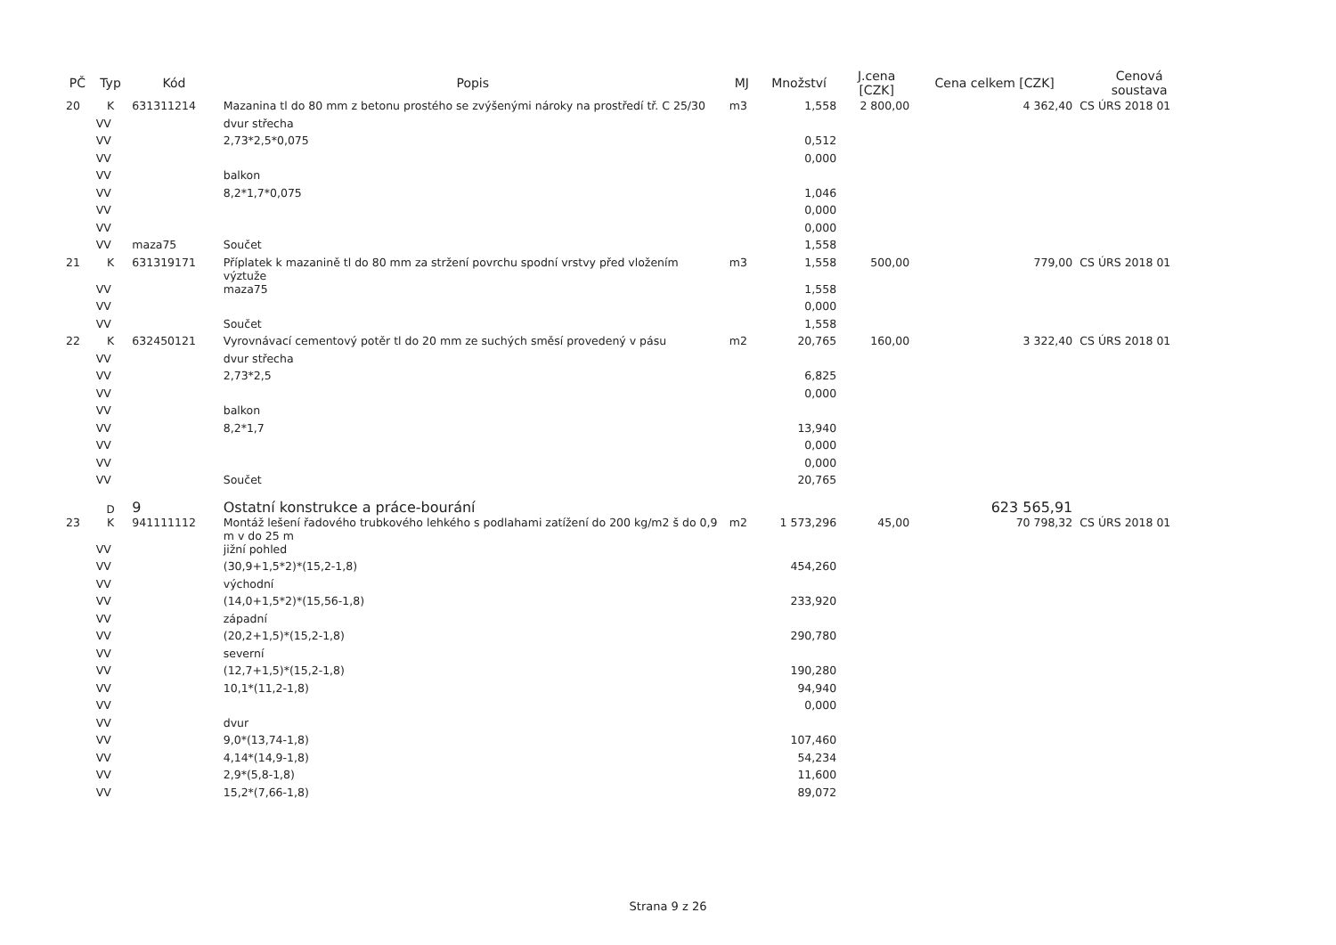| PČ | Typ | Kód | Popis | MJ | Množství | J.cena [CZK] | Cena celkem [CZK] | Cenová soustava |
| --- | --- | --- | --- | --- | --- | --- | --- | --- |
| 20 | K | 631311214 | Mazanina tl do 80 mm z betonu prostého se zvýšenými nároky na prostředí tř. C 25/30 | m3 | 1,558 | 2 800,00 | 4 362,40 | CS ÚRS 2018 01 |
| | VV | | dvur střecha | | | | | |
| | VV | | 2,73*2,5*0,075 | | 0,512 | | | |
| | VV | | | | 0,000 | | | |
| | VV | | balkon | | | | | |
| | VV | | 8,2*1,7*0,075 | | 1,046 | | | |
| | VV | | | | 0,000 | | | |
| | VV | | | | 0,000 | | | |
| | VV | maza75 | Součet | | 1,558 | | | |
| 21 | K | 631319171 | Příplatek k mazanině tl do 80 mm za stržení povrchu spodní vrstvy před vložením výztuže | m3 | 1,558 | 500,00 | 779,00 | CS ÚRS 2018 01 |
| | VV | | maza75 | | 1,558 | | | |
| | VV | | | | 0,000 | | | |
| | VV | | Součet | | 1,558 | | | |
| 22 | K | 632450121 | Vyrovnávací cementový potěr tl do 20 mm ze suchých směsí provedený v pásu | m2 | 20,765 | 160,00 | 3 322,40 | CS ÚRS 2018 01 |
| | VV | | dvur střecha | | | | | |
| | VV | | 2,73*2,5 | | 6,825 | | | |
| | VV | | | | 0,000 | | | |
| | VV | | balkon | | | | | |
| | VV | | 8,2*1,7 | | 13,940 | | | |
| | VV | | | | 0,000 | | | |
| | VV | | | | 0,000 | | | |
| | VV | | Součet | | 20,765 | | | |
| | D | 9 | Ostatní konstrukce a práce-bourání | | | | 623 565,91 | |
| 23 | K | 941111112 | Montáž lešení řadového trubkového lehkého s podlahami zatížení do 200 kg/m2 š do 0,9 m v do 25 m | m2 | 1 573,296 | 45,00 | 70 798,32 | CS ÚRS 2018 01 |
| | VV | | jižní pohled | | | | | |
| | VV | | (30,9+1,5*2)*(15,2-1,8) | | 454,260 | | | |
| | VV | | východní | | | | | |
| | VV | | (14,0+1,5*2)*(15,56-1,8) | | 233,920 | | | |
| | VV | | západní | | | | | |
| | VV | | (20,2+1,5)*(15,2-1,8) | | 290,780 | | | |
| | VV | | severní | | | | | |
| | VV | | (12,7+1,5)*(15,2-1,8) | | 190,280 | | | |
| | VV | | 10,1*(11,2-1,8) | | 94,940 | | | |
| | VV | | | | 0,000 | | | |
| | VV | | dvur | | | | | |
| | VV | | 9,0*(13,74-1,8) | | 107,460 | | | |
| | VV | | 4,14*(14,9-1,8) | | 54,234 | | | |
| | VV | | 2,9*(5,8-1,8) | | 11,600 | | | |
| | VV | | 15,2*(7,66-1,8) | | 89,072 | | | |
Strana 9 z 26